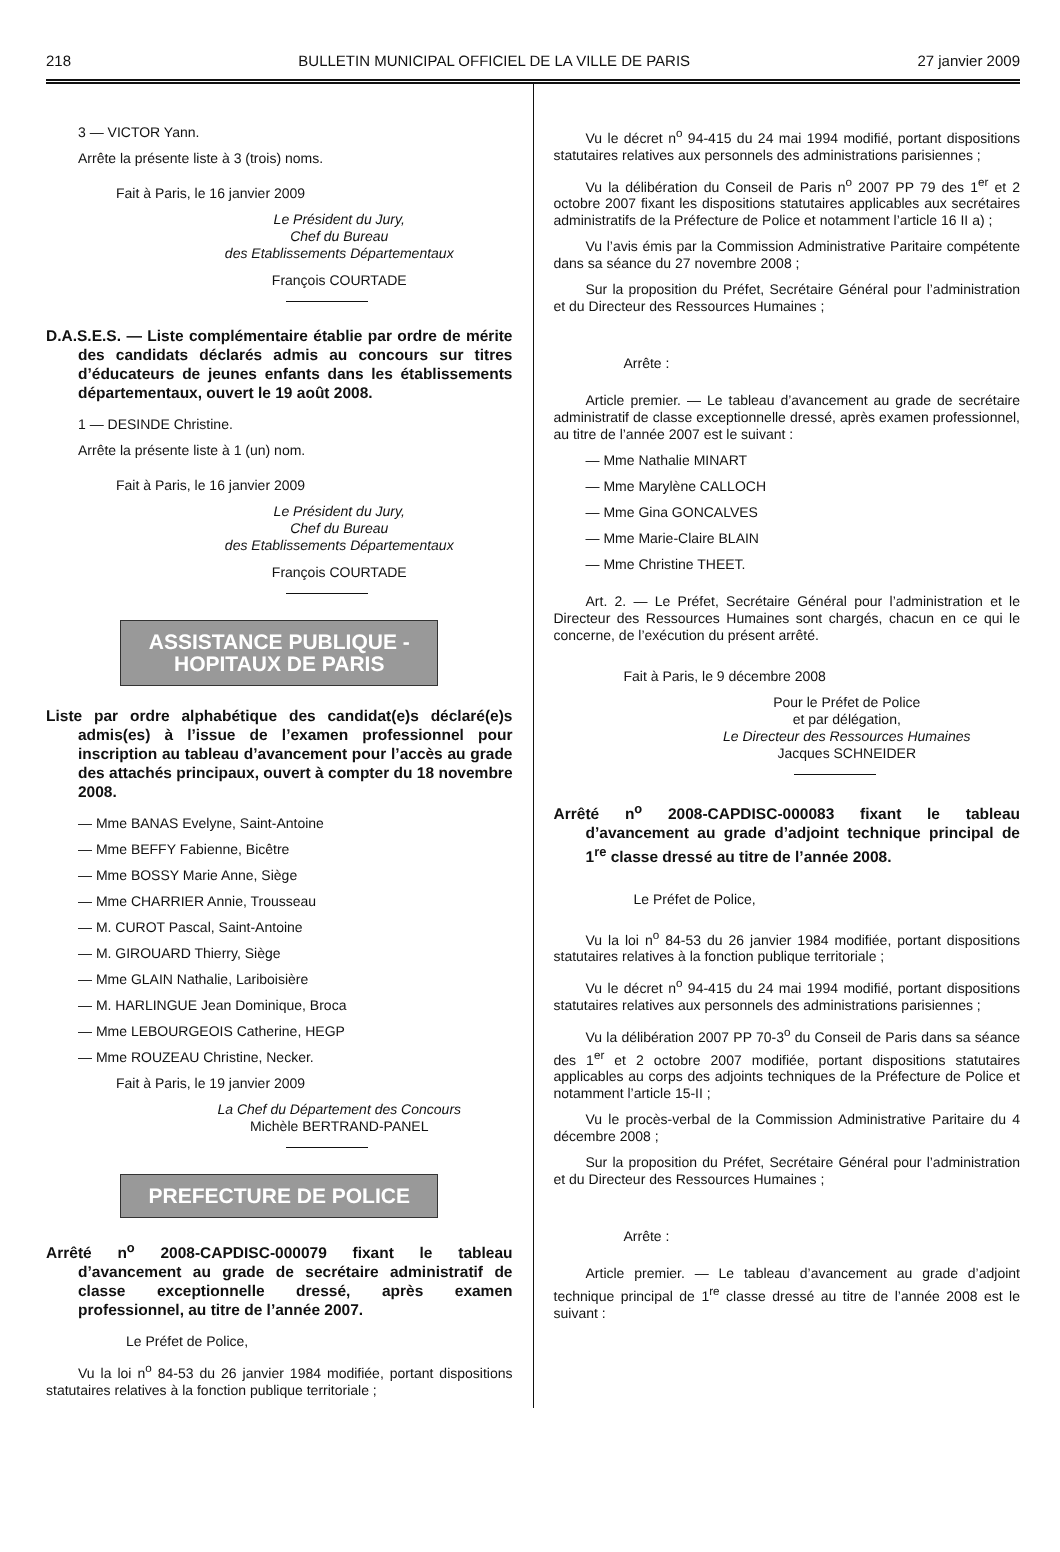218 BULLETIN MUNICIPAL OFFICIEL DE LA VILLE DE PARIS 27 janvier 2009
3 — VICTOR Yann.
Arrête la présente liste à 3 (trois) noms.
Fait à Paris, le 16 janvier 2009
Le Président du Jury,
Chef du Bureau
des Etablissements Départementaux
François COURTADE
D.A.S.E.S. — Liste complémentaire établie par ordre de mérite des candidats déclarés admis au concours sur titres d’éducateurs de jeunes enfants dans les établissements départementaux, ouvert le 19 août 2008.
1 — DESINDE Christine.
Arrête la présente liste à 1 (un) nom.
Fait à Paris, le 16 janvier 2009
Le Président du Jury,
Chef du Bureau
des Etablissements Départementaux
François COURTADE
ASSISTANCE PUBLIQUE -
HOPITAUX DE PARIS
Liste par ordre alphabétique des candidat(e)s déclaré(e)s admis(es) à l’issue de l’examen professionnel pour inscription au tableau d’avancement pour l’accès au grade des attachés principaux, ouvert à compter du 18 novembre 2008.
— Mme BANAS Evelyne, Saint-Antoine
— Mme BEFFY Fabienne, Bicêtre
— Mme BOSSY Marie Anne, Siège
— Mme CHARRIER Annie, Trousseau
— M. CUROT Pascal, Saint-Antoine
— M. GIROUARD Thierry, Siège
— Mme GLAIN Nathalie, Lariboisière
— M. HARLINGUE Jean Dominique, Broca
— Mme LEBOURGEOIS Catherine, HEGP
— Mme ROUZEAU Christine, Necker.
Fait à Paris, le 19 janvier 2009
La Chef du Département des Concours
Michèle BERTRAND-PANEL
PREFECTURE DE POLICE
Arrêté n<sup>o</sup> 2008-CAPDISC-000079 fixant le tableau d’avancement au grade de secrétaire administratif de classe exceptionnelle dressé, après examen professionnel, au titre de l’année 2007.
Le Préfet de Police,
Vu la loi n<sup>o</sup> 84-53 du 26 janvier 1984 modifiée, portant dispositions statutaires relatives à la fonction publique territoriale ;
Vu le décret n<sup>o</sup> 94-415 du 24 mai 1994 modifié, portant dispositions statutaires relatives aux personnels des administrations parisiennes ;
Vu la délibération du Conseil de Paris n<sup>o</sup> 2007 PP 79 des 1<sup>er</sup> et 2 octobre 2007 fixant les dispositions statutaires applicables aux secrétaires administratifs de la Préfecture de Police et notamment l’article 16 II a) ;
Vu l’avis émis par la Commission Administrative Paritaire compétente dans sa séance du 27 novembre 2008 ;
Sur la proposition du Préfet, Secrétaire Général pour l’administration et du Directeur des Ressources Humaines ;
Arrête :
Article premier. — Le tableau d’avancement au grade de secrétaire administratif de classe exceptionnelle dressé, après examen professionnel, au titre de l’année 2007 est le suivant :
— Mme Nathalie MINART
— Mme Marylène CALLOCH
— Mme Gina GONCALVES
— Mme Marie-Claire BLAIN
— Mme Christine THEET.
Art. 2. — Le Préfet, Secrétaire Général pour l’administration et le Directeur des Ressources Humaines sont chargés, chacun en ce qui le concerne, de l’exécution du présent arrêté.
Fait à Paris, le 9 décembre 2008
Pour le Préfet de Police
et par délégation,
Le Directeur des Ressources Humaines
Jacques SCHNEIDER
Arrêté n<sup>o</sup> 2008-CAPDISC-000083 fixant le tableau d’avancement au grade d’adjoint technique principal de 1<sup>re</sup> classe dressé au titre de l’année 2008.
Le Préfet de Police,
Vu la loi n<sup>o</sup> 84-53 du 26 janvier 1984 modifiée, portant dispositions statutaires relatives à la fonction publique territoriale ;
Vu le décret n<sup>o</sup> 94-415 du 24 mai 1994 modifié, portant dispositions statutaires relatives aux personnels des administrations parisiennes ;
Vu la délibération 2007 PP 70-3<sup>o</sup> du Conseil de Paris dans sa séance des 1<sup>er</sup> et 2 octobre 2007 modifiée, portant dispositions statutaires applicables au corps des adjoints techniques de la Préfecture de Police et notamment l’article 15-II ;
Vu le procès-verbal de la Commission Administrative Paritaire du 4 décembre 2008 ;
Sur la proposition du Préfet, Secrétaire Général pour l’administration et du Directeur des Ressources Humaines ;
Arrête :
Article premier. — Le tableau d’avancement au grade d’adjoint technique principal de 1<sup>re</sup> classe dressé au titre de l’année 2008 est le suivant :